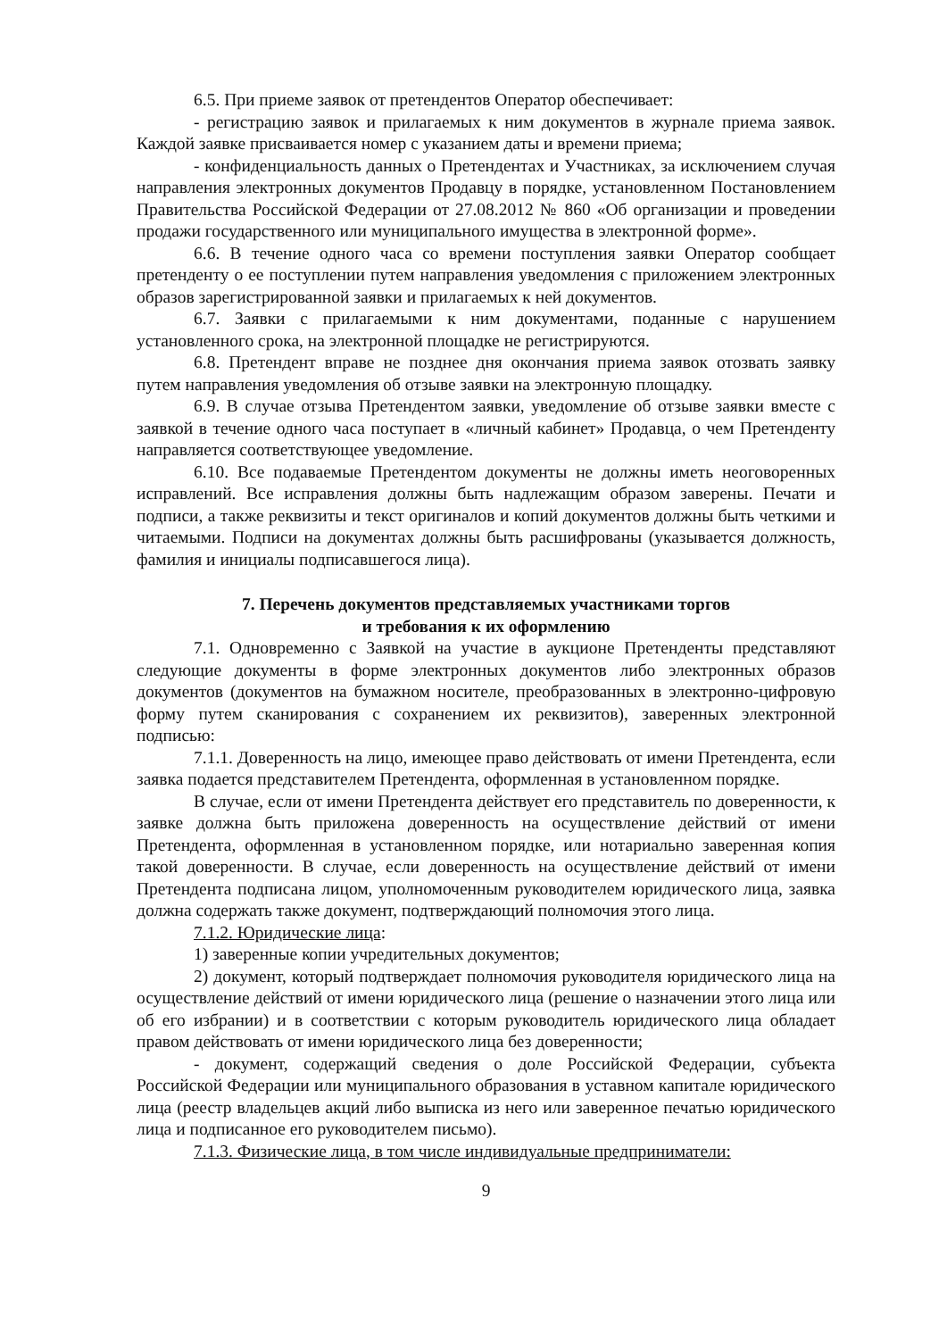6.5. При приеме заявок от претендентов Оператор обеспечивает:
- регистрацию заявок и прилагаемых к ним документов в журнале приема заявок. Каждой заявке присваивается номер с указанием даты и времени приема;
- конфиденциальность данных о Претендентах и Участниках, за исключением случая направления электронных документов Продавцу в порядке, установленном Постановлением Правительства Российской Федерации от 27.08.2012 № 860 «Об организации и проведении продажи государственного или муниципального имущества в электронной форме».
6.6. В течение одного часа со времени поступления заявки Оператор сообщает претенденту о ее поступлении путем направления уведомления с приложением электронных образов зарегистрированной заявки и прилагаемых к ней документов.
6.7. Заявки с прилагаемыми к ним документами, поданные с нарушением установленного срока, на электронной площадке не регистрируются.
6.8. Претендент вправе не позднее дня окончания приема заявок отозвать заявку путем направления уведомления об отзыве заявки на электронную площадку.
6.9. В случае отзыва Претендентом заявки, уведомление об отзыве заявки вместе с заявкой в течение одного часа поступает в «личный кабинет» Продавца, о чем Претенденту направляется соответствующее уведомление.
6.10. Все подаваемые Претендентом документы не должны иметь неоговоренных исправлений. Все исправления должны быть надлежащим образом заверены. Печати и подписи, а также реквизиты и текст оригиналов и копий документов должны быть четкими и читаемыми. Подписи на документах должны быть расшифрованы (указывается должность, фамилия и инициалы подписавшегося лица).
7. Перечень документов представляемых участниками торгов
и требования к их оформлению
7.1. Одновременно с Заявкой на участие в аукционе Претенденты представляют следующие документы в форме электронных документов либо электронных образов документов (документов на бумажном носителе, преобразованных в электронно-цифровую форму путем сканирования с сохранением их реквизитов), заверенных электронной подписью:
7.1.1. Доверенность на лицо, имеющее право действовать от имени Претендента, если заявка подается представителем Претендента, оформленная в установленном порядке.
В случае, если от имени Претендента действует его представитель по доверенности, к заявке должна быть приложена доверенность на осуществление действий от имени Претендента, оформленная в установленном порядке, или нотариально заверенная копия такой доверенности. В случае, если доверенность на осуществление действий от имени Претендента подписана лицом, уполномоченным руководителем юридического лица, заявка должна содержать также документ, подтверждающий полномочия этого лица.
7.1.2. Юридические лица:
1) заверенные копии учредительных документов;
2) документ, который подтверждает полномочия руководителя юридического лица на осуществление действий от имени юридического лица (решение о назначении этого лица или об его избрании) и в соответствии с которым руководитель юридического лица обладает правом действовать от имени юридического лица без доверенности;
- документ, содержащий сведения о доле Российской Федерации, субъекта Российской Федерации или муниципального образования в уставном капитале юридического лица (реестр владельцев акций либо выписка из него или заверенное печатью юридического лица и подписанное его руководителем письмо).
7.1.3. Физические лица, в том числе индивидуальные предприниматели:
9